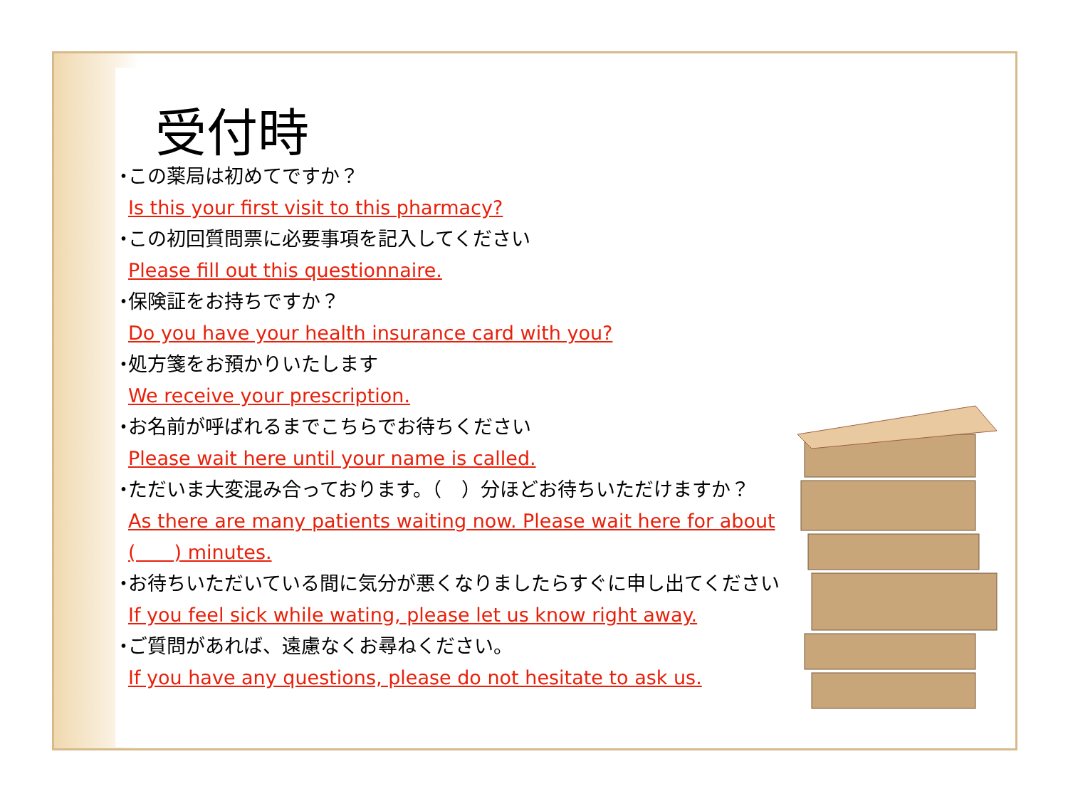受付時
・ この薬局は初めてですか？
Is this your first visit to this pharmacy?
・ この初回質問票に必要事項を記入してください
Please fill out this questionnaire.
・ 保険証をお持ちですか？
Do you have your health insurance card with you?
・ 処方箋をお預かりいたします
We receive your prescription.
・ お名前が呼ばれるまでこちらでお待ちください
Please wait here until your name is called.
・ ただいま大変混み合っております。（　）分ほどお待ちいただけますか？
As there are many patients waiting now. Please wait here for about (　　) minutes.
・ お待ちいただいている間に気分が悪くなりましたらすぐに申し出てください
If you feel sick while wating, please let us know right away.
・ ご質問があれば、遠慮なくお尋ねください。
If you have any questions, please do not hesitate to ask us.